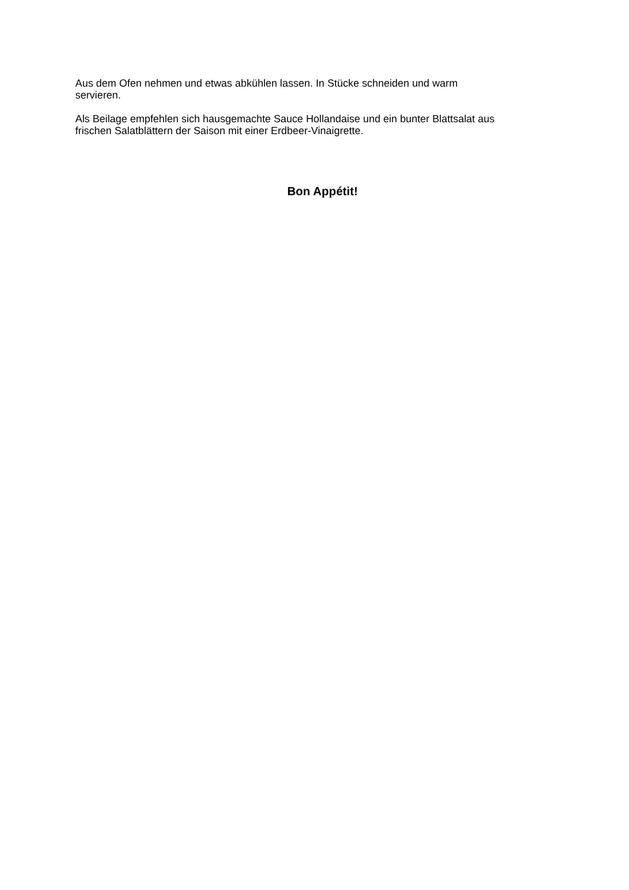Aus dem Ofen nehmen und etwas abkühlen lassen. In Stücke schneiden und warm
servieren.
Als Beilage empfehlen sich hausgemachte Sauce Hollandaise und ein bunter Blattsalat aus
frischen Salatblättern der Saison mit einer Erdbeer-Vinaigrette.
Bon Appétit!